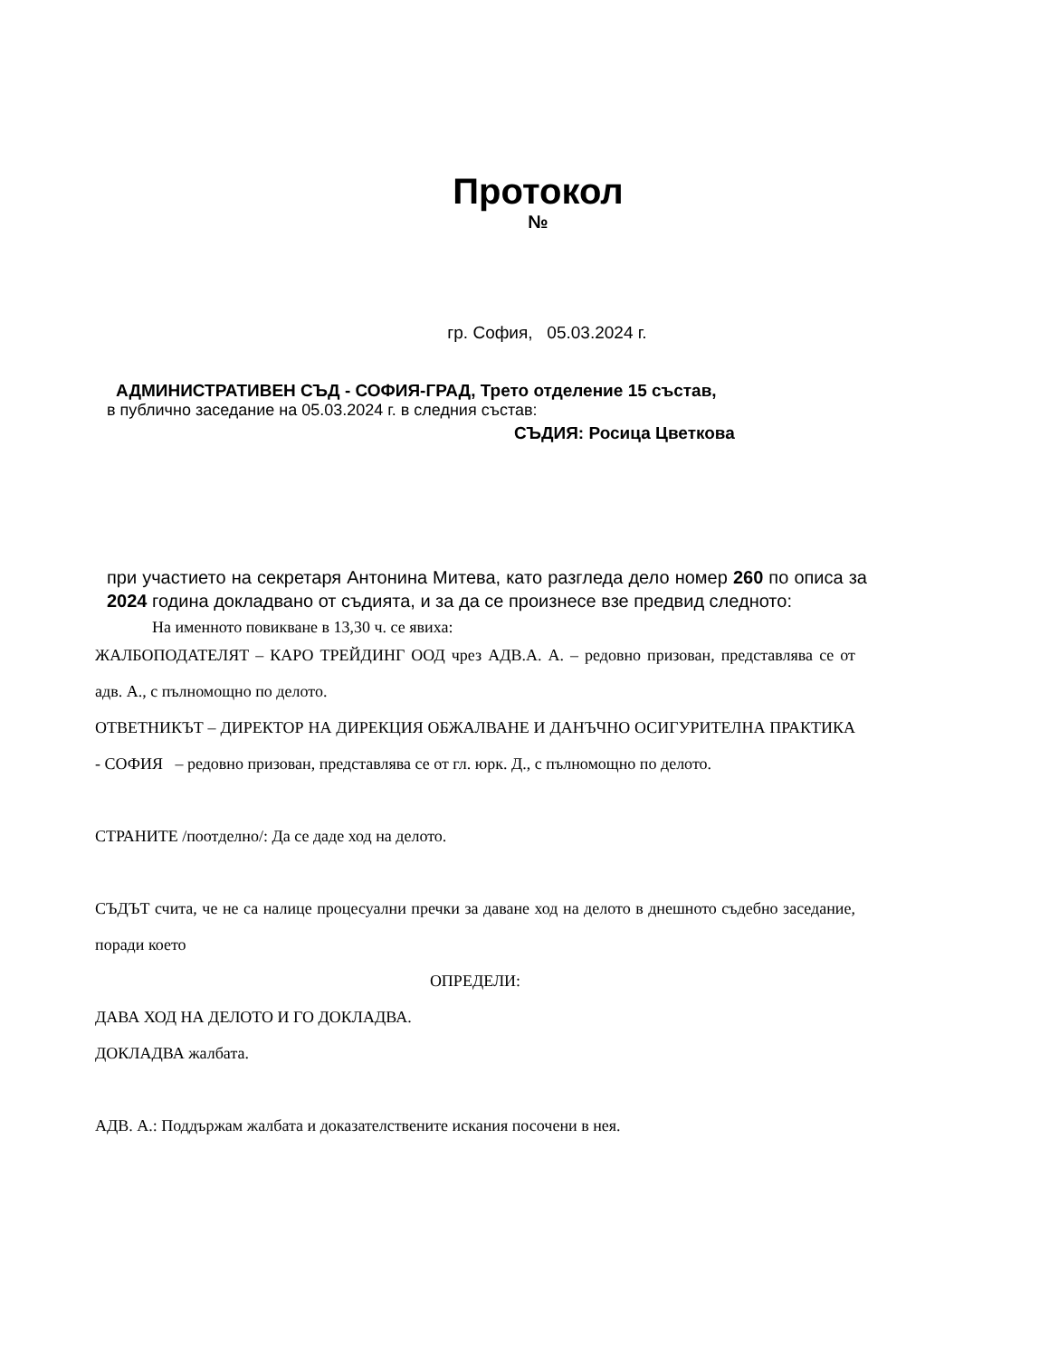Протокол
№
гр. София, 05.03.2024 г.
АДМИНИСТРАТИВЕН СЪД - СОФИЯ-ГРАД, Трето отделение 15 състав,
в публично заседание на 05.03.2024 г. в следния състав:
СЪДИЯ: Росица Цветкова
при участието на секретаря Антонина Митева, като разгледа дело номер 260 по описа за 2024 година докладвано от съдията, и за да се произнесе взе предвид следното:
На именното повикване в 13,30 ч. се явиха:
ЖАЛБОПОДАТЕЛЯТ – КАРО ТРЕЙДИНГ ООД чрез АДВ.А. А. – редовно призован, представлява се от адв. А., с пълномощно по делото.
ОТВЕТНИКЪТ – ДИРЕКТОР НА ДИРЕКЦИЯ ОБЖАЛВАНЕ И ДАНЪЧНО ОСИГУРИТЕЛНА ПРАКТИКА - СОФИЯ – редовно призован, представлява се от гл. юрк. Д., с пълномощно по делото.
СТРАНИТЕ /поотделно/: Да се даде ход на делото.
СЪДЪТ счита, че не са налице процесуални пречки за даване ход на делото в днешното съдебно заседание, поради което
ОПРЕДЕЛИ:
ДАВА ХОД НА ДЕЛОТО И ГО ДОКЛАДВА.
ДОКЛАДВА жалбата.
АДВ. А.: Поддържам жалбата и доказателствените искания посочени в нея.